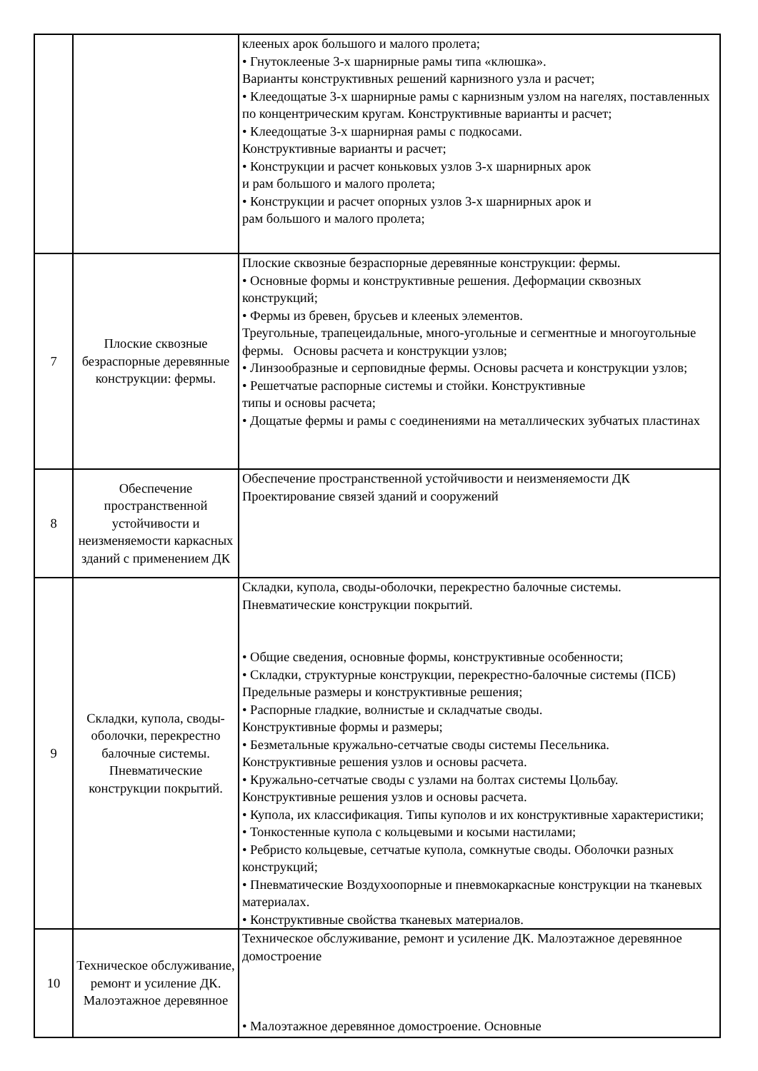| | | клееных арок большого и малого пролета; • Гнутоклееные 3-х шарнирные рамы типа «клюшка». Варианты конструктивных решений карнизного узла и расчет; • Клеедощатые 3-х шарнирные рамы с карнизным узлом на нагелях, поставленных по концентрическим кругам. Конструктивные варианты и расчет; • Клеедощатые 3-х шарнирная рамы с подкосами. Конструктивные варианты и расчет; • Конструкции и расчет коньковых узлов 3-х шарнирных арок и рам большого и малого пролета; • Конструкции и расчет опорных узлов 3-х шарнирных арок и рам большого и малого пролета; |
| 7 | Плоские сквозные безраспорные деревянные конструкции: фермы. | Плоские сквозные безраспорные деревянные конструкции: фермы. • Основные формы и конструктивные решения. Деформации сквозных конструкций; • Фермы из бревен, брусьев и клееных элементов. Треугольные, трапецеидальные, много-угольные и сегментные и многоугольные фермы. Основы расчета и конструкции узлов; • Линзообразные и серповидные фермы. Основы расчета и конструкции узлов; • Решетчатые распорные системы и стойки. Конструктивные типы и основы расчета; • Дощатые фермы и рамы с соединениями на металлических зубчатых пластинах |
| 8 | Обеспечение пространственной устойчивости и неизменяемости каркасных зданий с применением ДК | Обеспечение пространственной устойчивости и неизменяемости ДК Проектирование связей зданий и сооружений |
| 9 | Складки, купола, своды-оболочки, перекрестно балочные системы. Пневматические конструкции покрытий. | Складки, купола, своды-оболочки, перекрестно балочные системы. Пневматические конструкции покрытий. • Общие сведения, основные формы, конструктивные особенности; • Складки, структурные конструкции, перекрестно-балочные системы (ПСБ) Предельные размеры и конструктивные решения; • Распорные гладкие, волнистые и складчатые своды. Конструктивные формы и размеры; • Безметальные кружально-сетчатые своды системы Песельника. Конструктивные решения узлов и основы расчета. • Кружально-сетчатые своды с узлами на болтах системы Цольбау. Конструктивные решения узлов и основы расчета. • Купола, их классификация. Типы куполов и их конструктивные характеристики; • Тонкостенные купола с кольцевыми и косыми настилами; • Ребристо кольцевые, сетчатые купола, сомкнутые своды. Оболочки разных конструкций; • Пневматические Воздухоопорные и пневмокаркасные конструкции на тканевых материалах. • Конструктивные свойства тканевых материалов. |
| 10 | Техническое обслуживание, ремонт и усиление ДК. Малоэтажное деревянное | Техническое обслуживание, ремонт и усиление ДК. Малоэтажное деревянное домостроение • Малоэтажное деревянное домостроение. Основные |